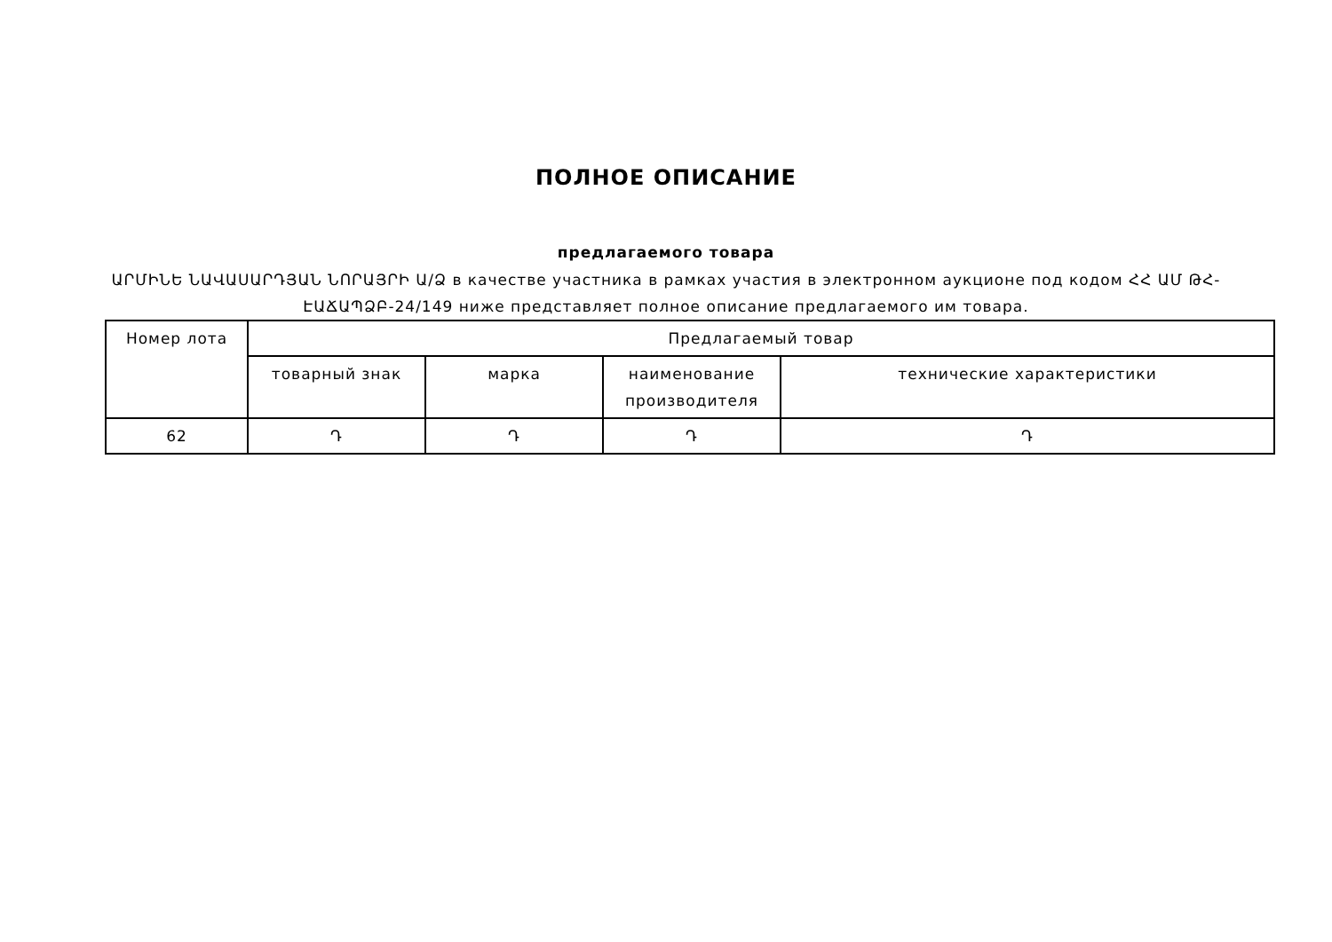ПОЛНОЕ ОПИСАНИЕ
предлагаемого товара
ԱՐՄԻՆԵ ՆԱՎԱՍԱՐԴՅԱՆ ՆՈՐԱՅՐԻ Ա/Ձ в качестве участника в рамках участия в электронном аукционе под кодом ՀՀ ԱՄ ԹՀ-ԷԱՃԱՊՁԲ-24/149 ниже представляет полное описание предлагаемого им товара.
| Номер лота | Предлагаемый товар | | | |
| --- | --- | --- | --- | --- |
| | товарный знак | марка | наименование производителя | технические характеристики |
| 62 | Դ | Դ | Դ | Դ |